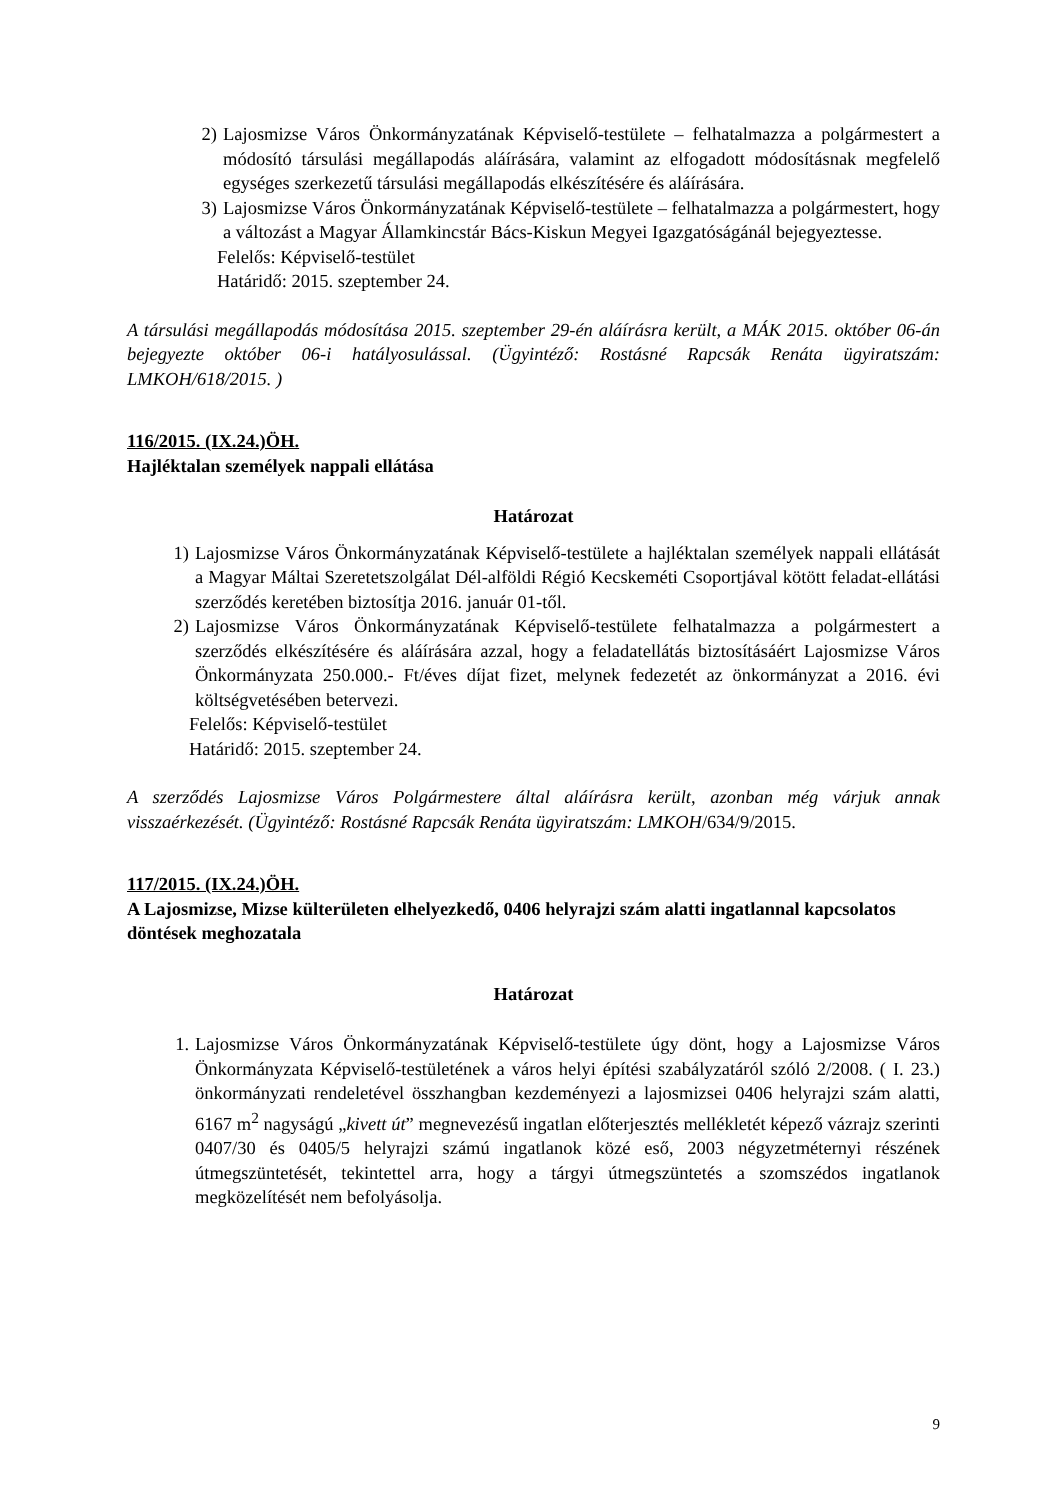2) Lajosmizse Város Önkormányzatának Képviselő-testülete – felhatalmazza a polgármestert a módosító társulási megállapodás aláírására, valamint az elfogadott módosításnak megfelelő egységes szerkezetű társulási megállapodás elkészítésére és aláírására.
3) Lajosmizse Város Önkormányzatának Képviselő-testülete – felhatalmazza a polgármestert, hogy a változást a Magyar Államkincstár Bács-Kiskun Megyei Igazgatóságánál bejegyeztesse.
Felelős: Képviselő-testület
Határidő: 2015. szeptember 24.
A társulási megállapodás módosítása 2015. szeptember 29-én aláírásra került, a MÁK 2015. október 06-án bejegyezte október 06-i hatályosulással. (Ügyintéző: Rostásné Rapcsák Renáta ügyiratszám: LMKOH/618/2015. )
116/2015. (IX.24.)ÖH.
Hajléktalan személyek nappali ellátása
Határozat
1) Lajosmizse Város Önkormányzatának Képviselő-testülete a hajléktalan személyek nappali ellátását a Magyar Máltai Szeretetszolgálat Dél-alföldi Régió Kecskeméti Csoportjával kötött feladat-ellátási szerződés keretében biztosítja 2016. január 01-től.
2) Lajosmizse Város Önkormányzatának Képviselő-testülete felhatalmazza a polgármestert a szerződés elkészítésére és aláírására azzal, hogy a feladatellátás biztosításáért Lajosmizse Város Önkormányzata 250.000.- Ft/éves díjat fizet, melynek fedezetét az önkormányzat a 2016. évi költségvetésében betervezi.
Felelős: Képviselő-testület
Határidő: 2015. szeptember 24.
A szerződés Lajosmizse Város Polgármestere által aláírásra került, azonban még várjuk annak visszaérkezését. (Ügyintéző: Rostásné Rapcsák Renáta ügyiratszám: LMKOH/634/9/2015.
117/2015. (IX.24.)ÖH.
A Lajosmizse, Mizse külterületen elhelyezkedő, 0406 helyrajzi szám alatti ingatlannal kapcsolatos döntések meghozatala
Határozat
1. Lajosmizse Város Önkormányzatának Képviselő-testülete úgy dönt, hogy a Lajosmizse Város Önkormányzata Képviselő-testületének a város helyi építési szabályzatáról szóló 2/2008. ( I. 23.) önkormányzati rendeletével összhangban kezdeményezi a lajosmizsei 0406 helyrajzi szám alatti, 6167 m<sup>2</sup> nagyságú „kivett út” megnevezésű ingatlan előterjesztés mellékletét képező vázrajz szerinti 0407/30 és 0405/5 helyrajzi számú ingatlanok közé eső, 2003 négyzetméternyi részének útmegszüntetését, tekintettel arra, hogy a tárgyi útmegszüntetés a szomszédos ingatlanok megközelítését nem befolyásolja.
9